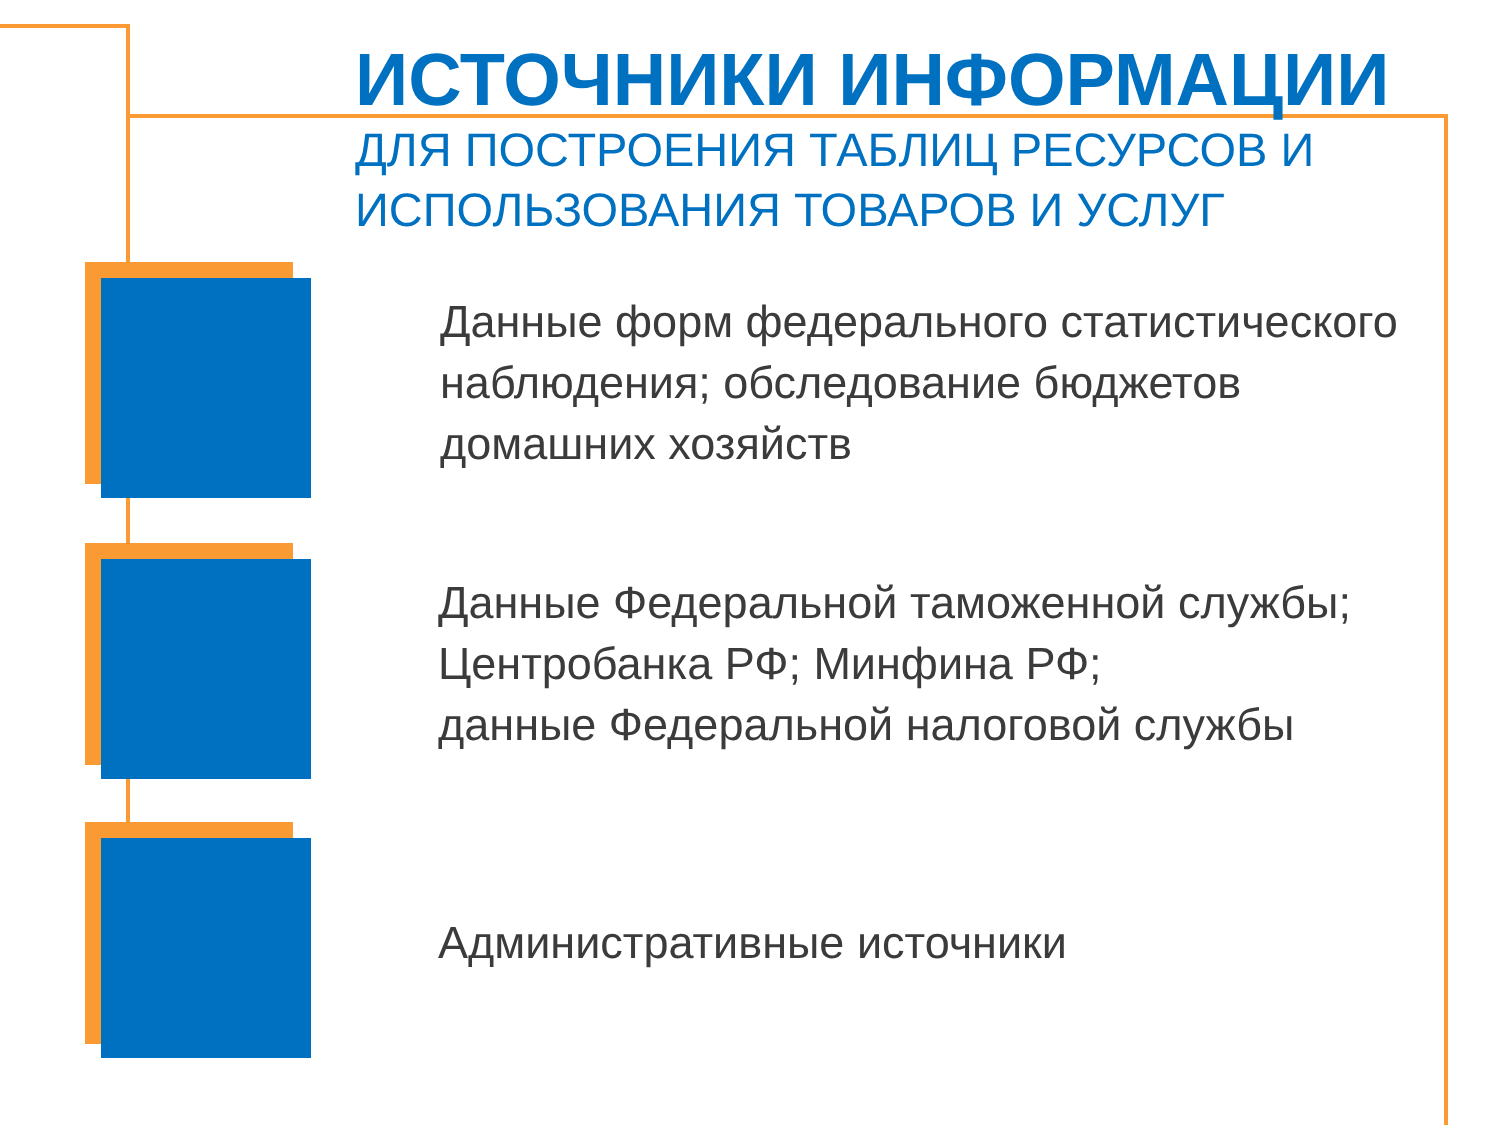ИСТОЧНИКИ ИНФОРМАЦИИ
ДЛЯ ПОСТРОЕНИЯ ТАБЛИЦ РЕСУРСОВ И
ИСПОЛЬЗОВАНИЯ ТОВАРОВ И УСЛУГ
Данные форм федерального статистического наблюдения; обследование бюджетов домашних хозяйств
Данные Федеральной таможенной службы; Центробанка РФ; Минфина РФ;
данные Федеральной налоговой службы
Административные источники